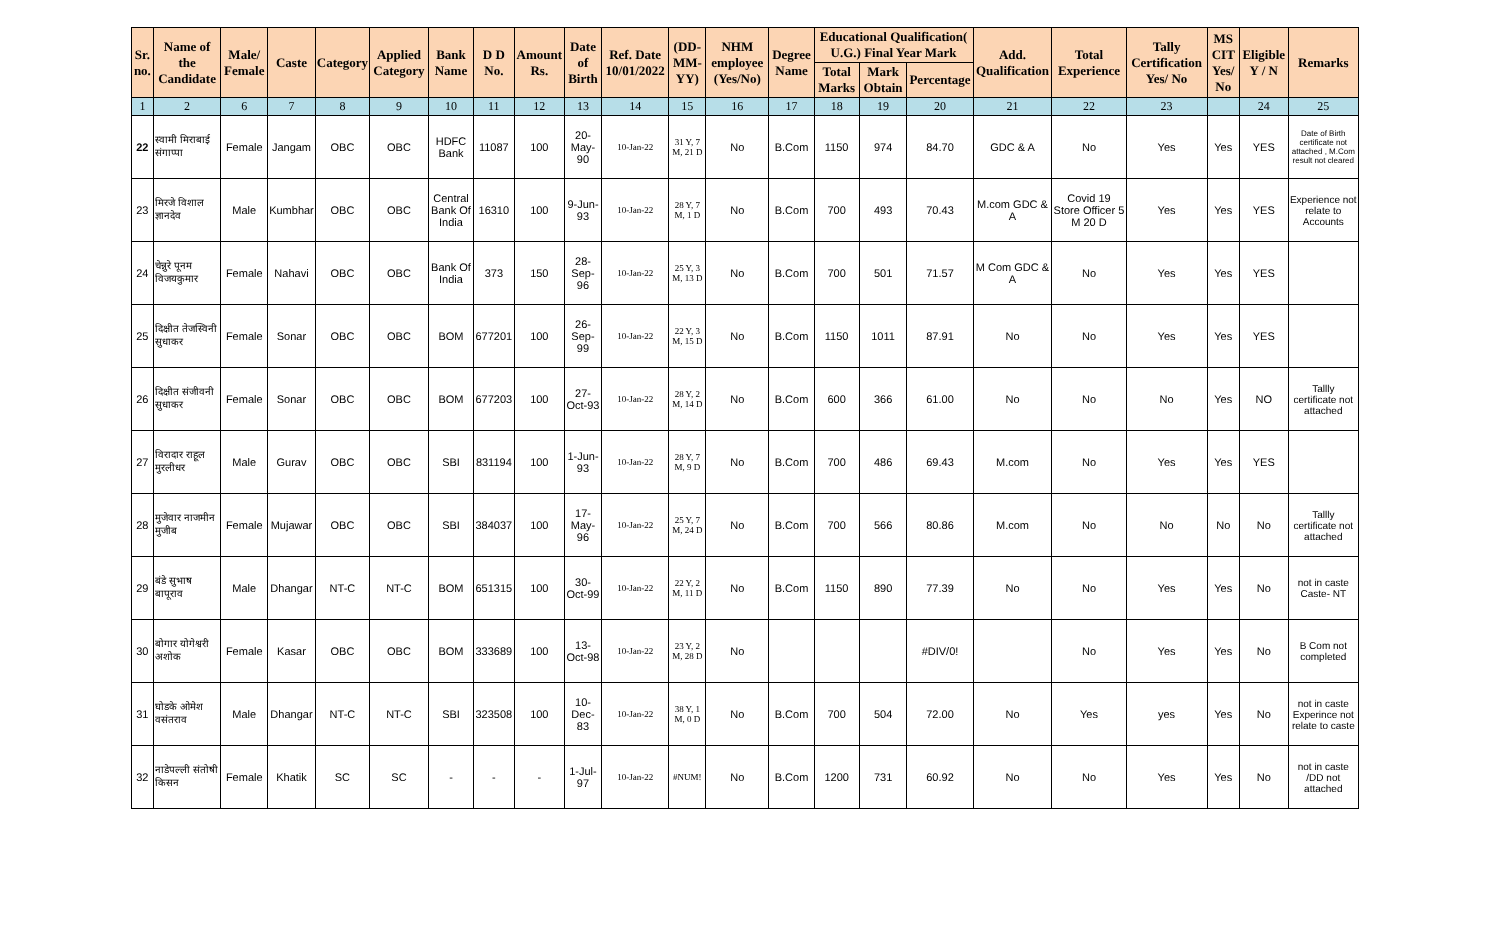| Sr. no. | Name of the Candidate | Male/ Female | Caste | Category | Applied Category | Bank Name | D D No. | Amount Rs. | Date of Birth | Ref. Date 10/01/2022 | (DD-MM-YY) | NHM employee (Yes/No) | Degree Name | Educational Qualification( U.G.) Final Year Mark | | | Add. Qualification | Total Experience | Tally Certification Yes/ No | MS CIT Yes/ No | Eligible Y / N | Remarks |
| --- | --- | --- | --- | --- | --- | --- | --- | --- | --- | --- | --- | --- | --- | --- | --- | --- | --- | --- | --- | --- | --- | --- |
| | | | | | | | | | | | | | | Total Marks | Mark Obtain | Percentage | | | | | | |
| 1 | 2 | 6 | 7 | 8 | 9 | 10 | 11 | 12 | 13 | 14 | 15 | 16 | 17 | 18 | 19 | 20 | 21 | 22 | 23 | | 24 | 25 |
| 22 | स्वामी मिराबाई संगाप्पा | Female | Jangam | OBC | OBC | HDFC Bank | 11087 | 100 | 20-May-90 | 10-Jan-22 | 31 Y, 7 M, 21 D | No | B.Com | 1150 | 974 | 84.70 | GDC & A | No | Yes | Yes | YES | Date of Birth certificate not attached , M.Com result not cleared |
| 23 | मिरजे विशाल ज्ञानदेव | Male | Kumbhar | OBC | OBC | Central Bank Of India | 16310 | 100 | 9-Jun-93 | 10-Jan-22 | 28 Y, 7 M, 1 D | No | B.Com | 700 | 493 | 70.43 | M.com GDC & A | Covid 19 Store Officer 5 M 20 D | Yes | Yes | YES | Experience not relate to Accounts |
| 24 | चेन्नुरे पूनम विजयकुमार | Female | Nahavi | OBC | OBC | Bank Of India | 373 | 150 | 28-Sep-96 | 10-Jan-22 | 25 Y, 3 M, 13 D | No | B.Com | 700 | 501 | 71.57 | M Com GDC & A | No | Yes | Yes | YES | |
| 25 | दिक्षीत तेजस्विनी सुधाकर | Female | Sonar | OBC | OBC | BOM | 677201 | 100 | 26-Sep-99 | 10-Jan-22 | 22 Y, 3 M, 15 D | No | B.Com | 1150 | 1011 | 87.91 | No | No | Yes | Yes | YES | |
| 26 | दिक्षीत संजीवनी सुधाकर | Female | Sonar | OBC | OBC | BOM | 677203 | 100 | 27-Oct-93 | 10-Jan-22 | 28 Y, 2 M, 14 D | No | B.Com | 600 | 366 | 61.00 | No | No | No | Yes | NO | Tallly certificate not attached |
| 27 | विरादार राहूल मुरलीधर | Male | Gurav | OBC | OBC | SBI | 831194 | 100 | 1-Jun-93 | 10-Jan-22 | 28 Y, 7 M, 9 D | No | B.Com | 700 | 486 | 69.43 | M.com | No | Yes | Yes | YES | |
| 28 | मुजेवार नाजमीन मुजीब | Female | Mujawar | OBC | OBC | SBI | 384037 | 100 | 17-May-96 | 10-Jan-22 | 25 Y, 7 M, 24 D | No | B.Com | 700 | 566 | 80.86 | M.com | No | No | No | No | Tallly certificate not attached |
| 29 | बंडे सुभाष बापूराव | Male | Dhangar | NT-C | NT-C | BOM | 651315 | 100 | 30-Oct-99 | 10-Jan-22 | 22 Y, 2 M, 11 D | No | B.Com | 1150 | 890 | 77.39 | No | No | Yes | Yes | No | not in caste Caste- NT |
| 30 | बोगार योगेश्वरी अशोक | Female | Kasar | OBC | OBC | BOM | 333689 | 100 | 13-Oct-98 | 10-Jan-22 | 23 Y, 2 M, 28 D | No | | | | #DIV/0! | | No | Yes | Yes | No | B Com not completed |
| 31 | घोडके ओमेश वसंतराव | Male | Dhangar | NT-C | NT-C | SBI | 323508 | 100 | 10-Dec-83 | 10-Jan-22 | 38 Y, 1 M, 0 D | No | B.Com | 700 | 504 | 72.00 | No | Yes | yes | Yes | No | not in caste Experince not relate to caste |
| 32 | नाडेपल्ली संतोषी किसन | Female | Khatik | SC | SC | - | - | - | 1-Jul-97 | 10-Jan-22 | #NUM! | No | B.Com | 1200 | 731 | 60.92 | No | No | Yes | Yes | No | not in caste /DD not attached |